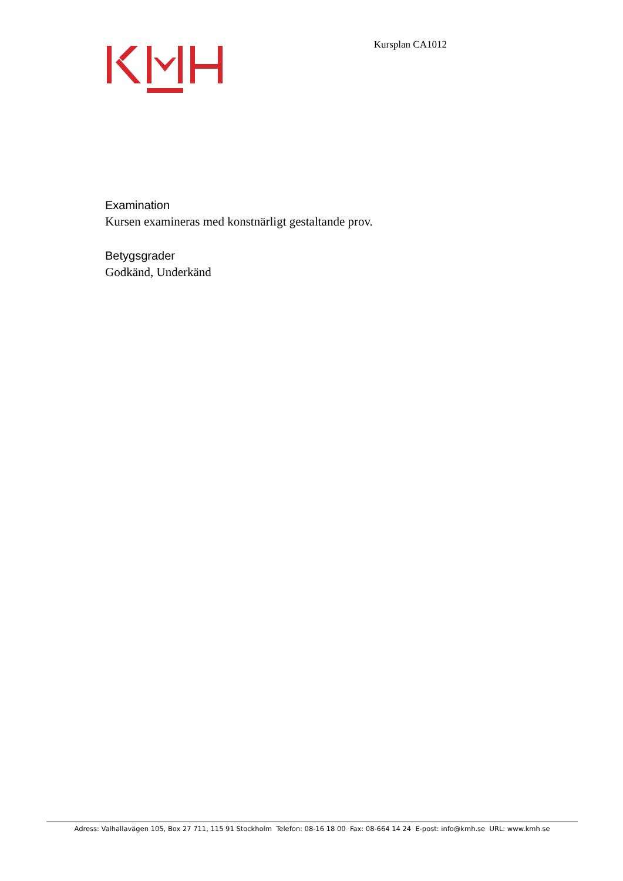Kursplan CA1012
Examination
Kursen examineras med konstnärligt gestaltande prov.
Betygsgrader
Godkänd, Underkänd
Adress: Valhallavägen 105, Box 27 711, 115 91 Stockholm Telefon: 08-16 18 00 Fax: 08-664 14 24 E-post: info@kmh.se URL: www.kmh.se